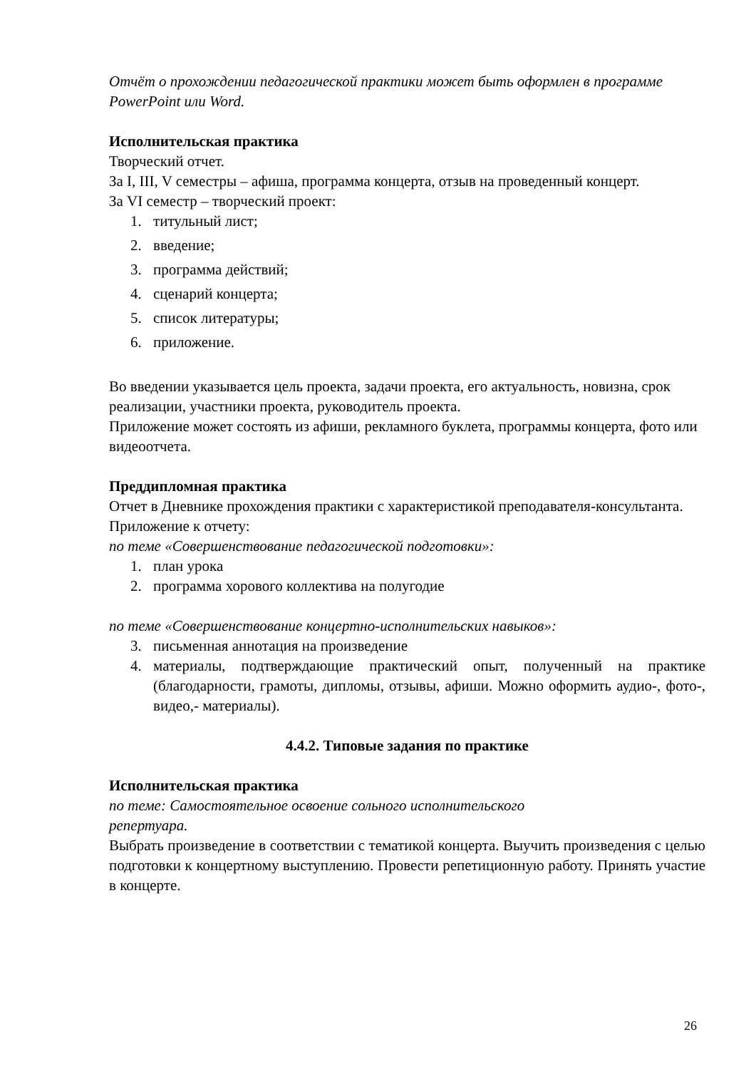Отчёт о прохождении педагогической практики может быть оформлен в программе PowerPoint или Word.
Исполнительская практика
Творческий отчет.
За I, III, V семестры – афиша, программа концерта, отзыв на проведенный концерт.
За VI семестр – творческий проект:
1. титульный лист;
2. введение;
3. программа действий;
4. сценарий концерта;
5. список литературы;
6. приложение.
Во введении указывается цель проекта, задачи проекта, его актуальность, новизна, срок реализации, участники проекта, руководитель проекта.
Приложение может состоять из афиши, рекламного буклета, программы концерта, фото или видеоотчета.
Преддипломная практика
Отчет в Дневнике прохождения практики с характеристикой преподавателя-консультанта.
Приложение к отчету:
по теме «Совершенствование педагогической подготовки»:
1. план урока
2. программа хорового коллектива на полугодие
по теме «Совершенствование концертно-исполнительских навыков»:
3. письменная аннотация на произведение
4. материалы, подтверждающие практический опыт, полученный на практике (благодарности, грамоты, дипломы, отзывы, афиши. Можно оформить аудио-, фото-, видео,- материалы).
4.4.2. Типовые задания по практике
Исполнительская практика
по теме: Самостоятельное освоение сольного исполнительского
репертуара.
Выбрать произведение в соответствии с тематикой концерта. Выучить произведения с целью подготовки к концертному выступлению. Провести репетиционную работу. Принять участие в концерте.
26